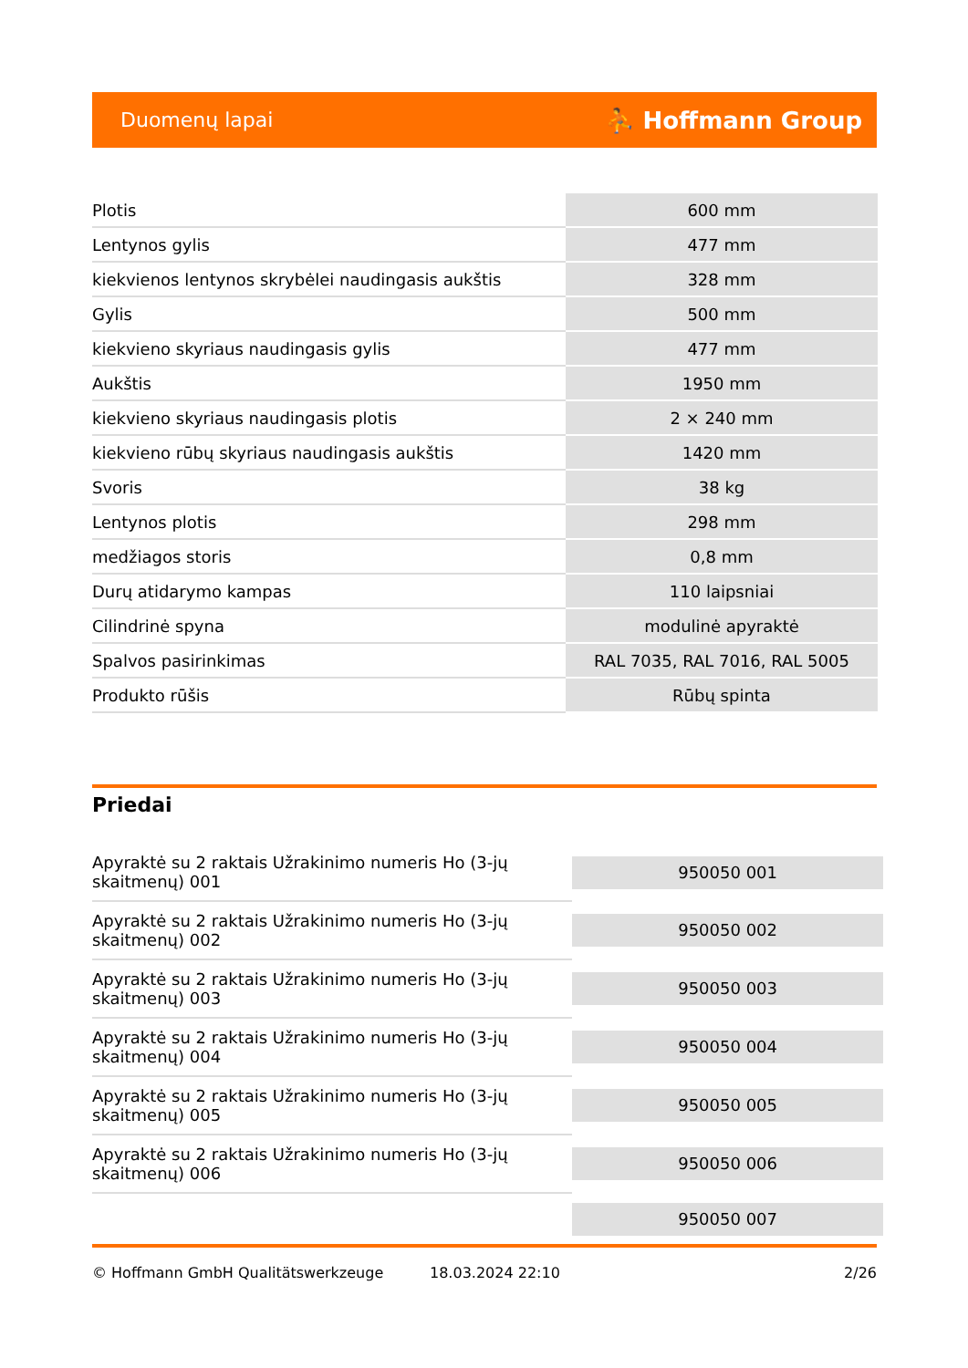Duomenų lapai ⛹ Hoffmann Group
| Plotis | 600 mm |
| Lentynos gylis | 477 mm |
| kiekvienos lentynos skrybėlei naudingasis aukštis | 328 mm |
| Gylis | 500 mm |
| kiekvieno skyriaus naudingasis gylis | 477 mm |
| Aukštis | 1950 mm |
| kiekvieno skyriaus naudingasis plotis | 2 × 240 mm |
| kiekvieno rūbų skyriaus naudingasis aukštis | 1420 mm |
| Svoris | 38 kg |
| Lentynos plotis | 298 mm |
| medžiagos storis | 0,8 mm |
| Durų atidarymo kampas | 110 laipsniai |
| Cilindrinė spyna | modulinė apyraktė |
| Spalvos pasirinkimas | RAL 7035, RAL 7016, RAL 5005 |
| Produkto rūšis | Rūbų spinta |
Priedai
| Apyraktė su 2 raktais Užrakinimo numeris Ho (3-jų skaitmenų) 001 | 950050 001 |
| Apyraktė su 2 raktais Užrakinimo numeris Ho (3-jų skaitmenų) 002 | 950050 002 |
| Apyraktė su 2 raktais Užrakinimo numeris Ho (3-jų skaitmenų) 003 | 950050 003 |
| Apyraktė su 2 raktais Užrakinimo numeris Ho (3-jų skaitmenų) 004 | 950050 004 |
| Apyraktė su 2 raktais Užrakinimo numeris Ho (3-jų skaitmenų) 005 | 950050 005 |
| Apyraktė su 2 raktais Užrakinimo numeris Ho (3-jų skaitmenų) 006 | 950050 006 |
| | 950050 007 |
© Hoffmann GmbH Qualitätswerkzeuge 18.03.2024 22:10 2/26